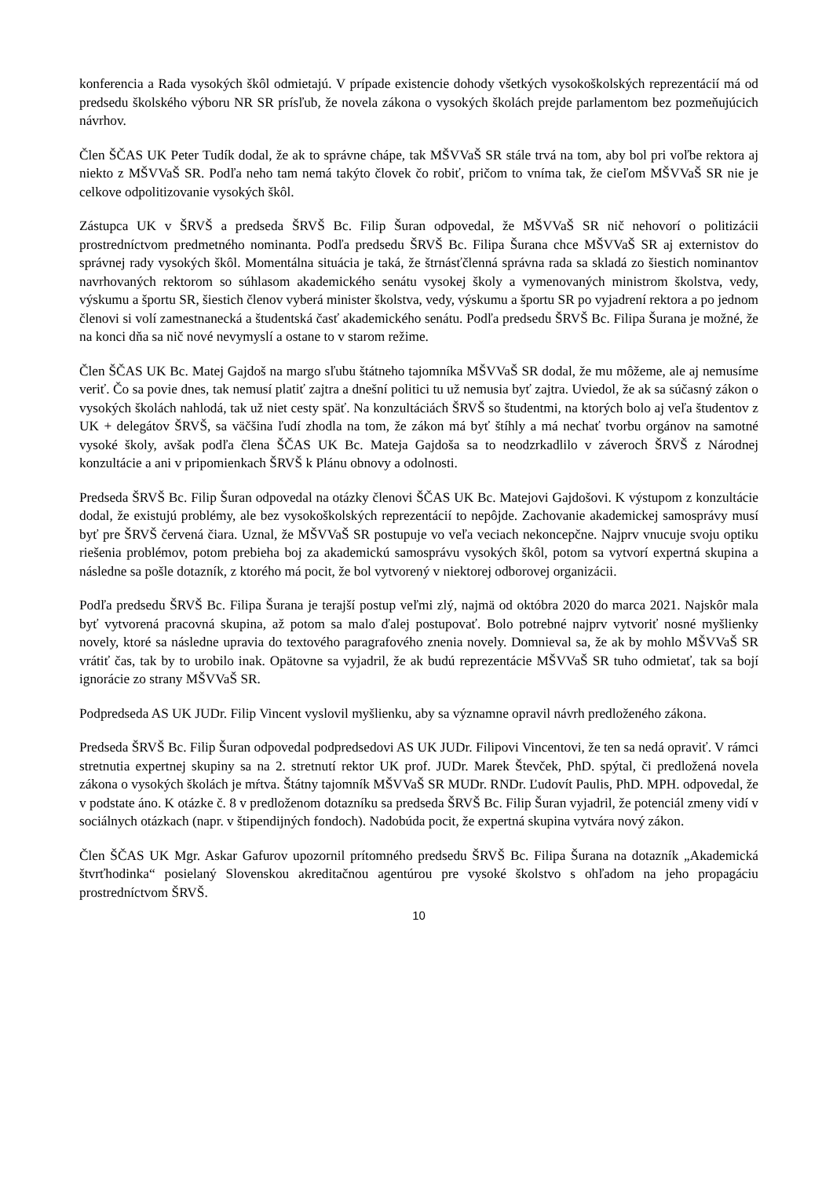konferencia a Rada vysokých škôl odmietajú. V prípade existencie dohody všetkých vysokoškolských reprezentácií má od predsedu školského výboru NR SR prísľub, že novela zákona o vysokých školách prejde parlamentom bez pozmeňujúcich návrhov.
Člen ŠČAS UK Peter Tudík dodal, že ak to správne chápe, tak MŠVVaŠ SR stále trvá na tom, aby bol pri voľbe rektora aj niekto z MŠVVaŠ SR. Podľa neho tam nemá takýto človek čo robiť, pričom to vníma tak, že cieľom MŠVVaŠ SR nie je celkove odpolitizovanie vysokých škôl.
Zástupca UK v ŠRVŠ a predseda ŠRVŠ Bc. Filip Šuran odpovedal, že MŠVVaŠ SR nič nehovorí o politizácii prostredníctvom predmetného nominanta. Podľa predsedu ŠRVŠ Bc. Filipa Šurana chce MŠVVaŠ SR aj externistov do správnej rady vysokých škôl. Momentálna situácia je taká, že štrnásťčlenná správna rada sa skladá zo šiestich nominantov navrhovaných rektorom so súhlasom akademického senátu vysokej školy a vymenovaných ministrom školstva, vedy, výskumu a športu SR, šiestich členov vyberá minister školstva, vedy, výskumu a športu SR po vyjadrení rektora a po jednom členovi si volí zamestnanecká a študentská časť akademického senátu. Podľa predsedu ŠRVŠ Bc. Filipa Šurana je možné, že na konci dňa sa nič nové nevymyslí a ostane to v starom režime.
Člen ŠČAS UK Bc. Matej Gajdoš na margo sľubu štátneho tajomníka MŠVVaŠ SR dodal, že mu môžeme, ale aj nemusíme veriť. Čo sa povie dnes, tak nemusí platiť zajtra a dnešní politici tu už nemusia byť zajtra. Uviedol, že ak sa súčasný zákon o vysokých školách nahlodá, tak už niet cesty späť. Na konzultáciách ŠRVŠ so študentmi, na ktorých bolo aj veľa študentov z UK + delegátov ŠRVŠ, sa väčšina ľudí zhodla na tom, že zákon má byť štíhly a má nechať tvorbu orgánov na samotné vysoké školy, avšak podľa člena ŠČAS UK Bc. Mateja Gajdoša sa to neodzrkadlilo v záveroch ŠRVŠ z Národnej konzultácie a ani v pripomienkach ŠRVŠ k Plánu obnovy a odolnosti.
Predseda ŠRVŠ Bc. Filip Šuran odpovedal na otázky členovi ŠČAS UK Bc. Matejovi Gajdošovi. K výstupom z konzultácie dodal, že existujú problémy, ale bez vysokoškolských reprezentácií to nepôjde. Zachovanie akademickej samosprávy musí byť pre ŠRVŠ červená čiara. Uznal, že MŠVVaŠ SR postupuje vo veľa veciach nekoncepčne. Najprv vnucuje svoju optiku riešenia problémov, potom prebieha boj za akademickú samosprávu vysokých škôl, potom sa vytvorí expertná skupina a následne sa pošle dotazník, z ktorého má pocit, že bol vytvorený v niektorej odborovej organizácii.
Podľa predsedu ŠRVŠ Bc. Filipa Šurana je terajší postup veľmi zlý, najmä od októbra 2020 do marca 2021. Najskôr mala byť vytvorená pracovná skupina, až potom sa malo ďalej postupovať. Bolo potrebné najprv vytvoriť nosné myšlienky novely, ktoré sa následne upravia do textového paragrafového znenia novely. Domnieval sa, že ak by mohlo MŠVVaŠ SR vrátiť čas, tak by to urobilo inak. Opätovne sa vyjadril, že ak budú reprezentácie MŠVVaŠ SR tuho odmietať, tak sa bojí ignorácie zo strany MŠVVaŠ SR.
Podpredseda AS UK JUDr. Filip Vincent vyslovil myšlienku, aby sa významne opravil návrh predloženého zákona.
Predseda ŠRVŠ Bc. Filip Šuran odpovedal podpredsedovi AS UK JUDr. Filipovi Vincentovi, že ten sa nedá opraviť. V rámci stretnutia expertnej skupiny sa na 2. stretnutí rektor UK prof. JUDr. Marek Števček, PhD. spýtal, či predložená novela zákona o vysokých školách je mŕtva. Štátny tajomník MŠVVaŠ SR MUDr. RNDr. Ľudovít Paulis, PhD. MPH. odpovedal, že v podstate áno. K otázke č. 8 v predloženom dotazníku sa predseda ŠRVŠ Bc. Filip Šuran vyjadril, že potenciál zmeny vidí v sociálnych otázkach (napr. v štipendijných fondoch). Nadobúda pocit, že expertná skupina vytvára nový zákon.
Člen ŠČAS UK Mgr. Askar Gafurov upozornil prítomného predsedu ŠRVŠ Bc. Filipa Šurana na dotazník „Akademická štvrťhodinka“ posielaný Slovenskou akreditačnou agentúrou pre vysoké školstvo s ohľadom na jeho propagáciu prostredníctvom ŠRVŠ.
10